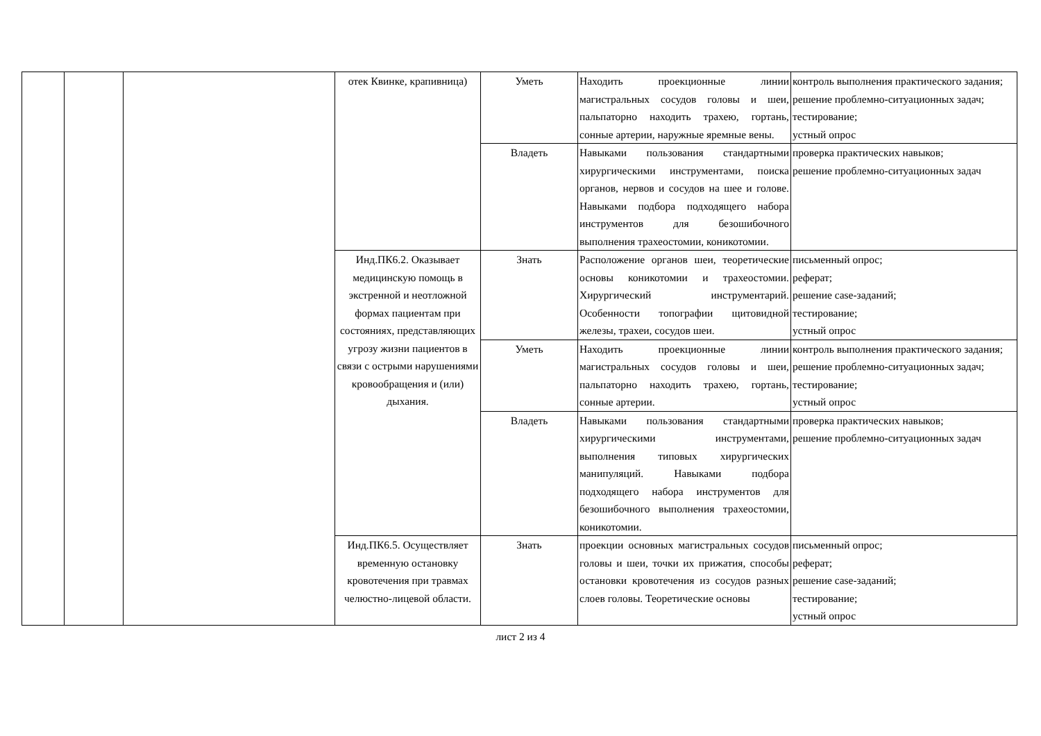| | | | отек Квинке, крапивница) | Уметь | Находить проекционные линии магистральных сосудов головы и шеи, пальпаторно находить трахею, гортань, сонные артерии, наружные яремные вены. | контроль выполнения практического задания; решение проблемно-ситуационных задач; тестирование; устный опрос |
| | | | | Владеть | Навыками пользования стандартными хирургическими инструментами, поиска органов, нервов и сосудов на шее и голове. Навыками подбора подходящего набора инструментов для безошибочного выполнения трахеостомии, коникотомии. | проверка практических навыков; решение проблемно-ситуационных задач |
| | | | Инд.ПК6.2. Оказывает медицинскую помощь в экстренной и неотложной формах пациентам при состояниях, представляющих угрозу жизни пациентов в связи с острыми нарушениями кровообращения и (или) дыхания. | Знать | Расположение органов шеи, теоретические основы коникотомии и трахеостомии. Хирургический инструментарий. Особенности топографии щитовидной железы, трахеи, сосудов шеи. | письменный опрос; реферат; решение case-заданий; тестирование; устный опрос |
| | | | | Уметь | Находить проекционные линии магистральных сосудов головы и шеи, пальпаторно находить трахею, гортань, сонные артерии. | контроль выполнения практического задания; решение проблемно-ситуационных задач; тестирование; устный опрос |
| | | | | Владеть | Навыками пользования стандартными хирургическими инструментами, выполнения типовых хирургических манипуляций. Навыками подбора подходящего набора инструментов для безошибочного выполнения трахеостомии, коникотомии. | проверка практических навыков; решение проблемно-ситуационных задач |
| | | | Инд.ПК6.5. Осуществляет временную остановку кровотечения при травмах челюстно-лицевой области. | Знать | проекции основных магистральных сосудов головы и шеи, точки их прижатия, способы остановки кровотечения из сосудов разных слоев головы. Теоретические основы | письменный опрос; реферат; решение case-заданий; тестирование; устный опрос |
лист 2 из 4